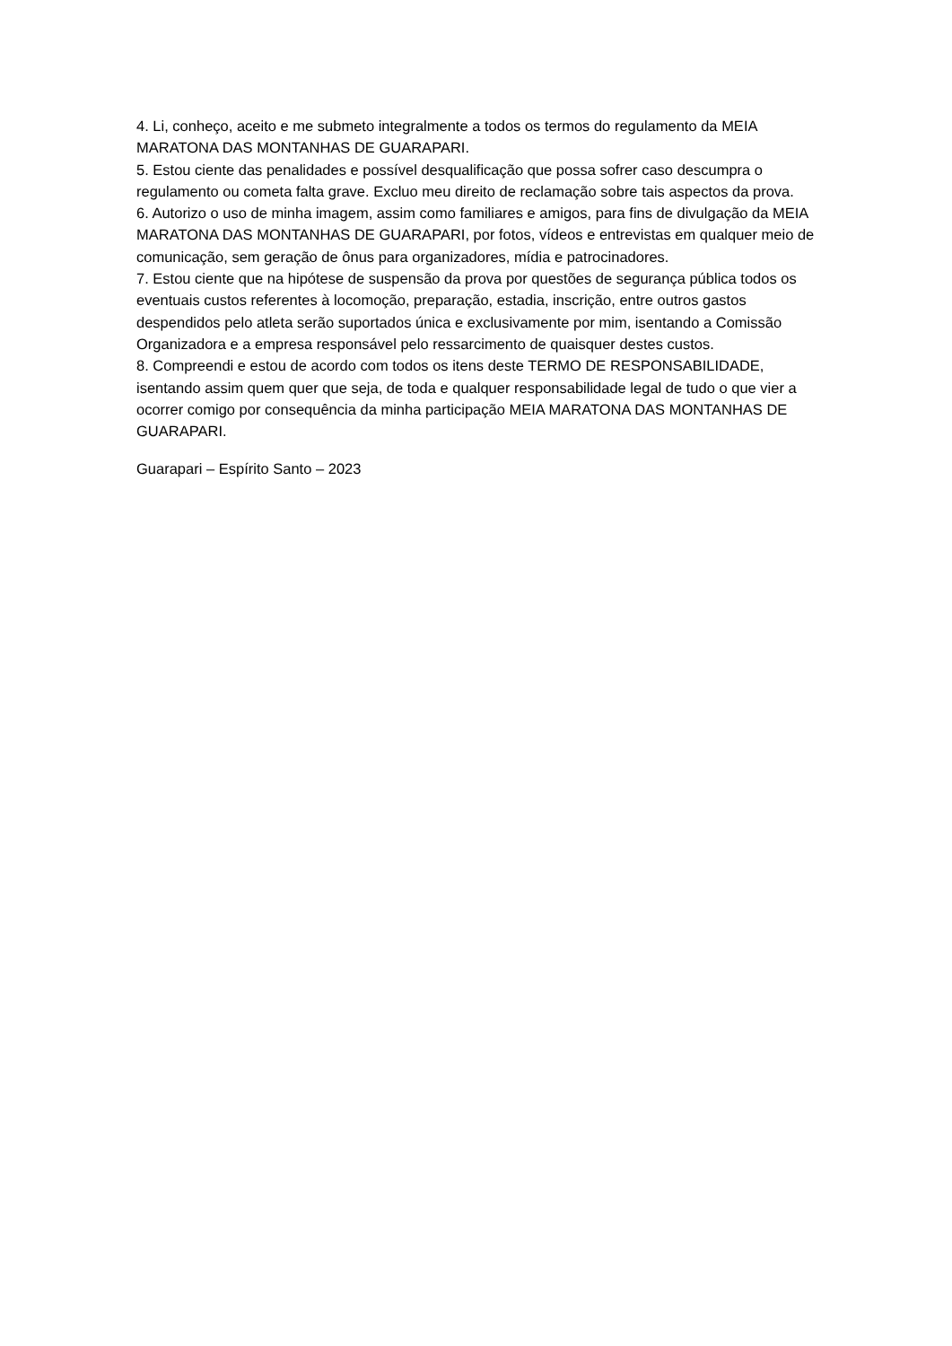4. Li, conheço, aceito e me submeto integralmente a todos os termos do regulamento da MEIA MARATONA DAS MONTANHAS DE GUARAPARI.
5. Estou ciente das penalidades e possível desqualificação que possa sofrer caso descumpra o regulamento ou cometa falta grave. Excluo meu direito de reclamação sobre tais aspectos da prova.
6. Autorizo o uso de minha imagem, assim como familiares e amigos, para fins de divulgação da MEIA MARATONA DAS MONTANHAS DE GUARAPARI, por fotos, vídeos e entrevistas em qualquer meio de comunicação, sem geração de ônus para organizadores, mídia e patrocinadores.
7. Estou ciente que na hipótese de suspensão da prova por questões de segurança pública todos os eventuais custos referentes à locomoção, preparação, estadia, inscrição, entre outros gastos despendidos pelo atleta serão suportados única e exclusivamente por mim, isentando a Comissão Organizadora e a empresa responsável pelo ressarcimento de quaisquer destes custos.
8. Compreendi e estou de acordo com todos os itens deste TERMO DE RESPONSABILIDADE, isentando assim quem quer que seja, de toda e qualquer responsabilidade legal de tudo o que vier a ocorrer comigo por consequência da minha participação MEIA MARATONA DAS MONTANHAS DE GUARAPARI.
Guarapari – Espírito Santo – 2023